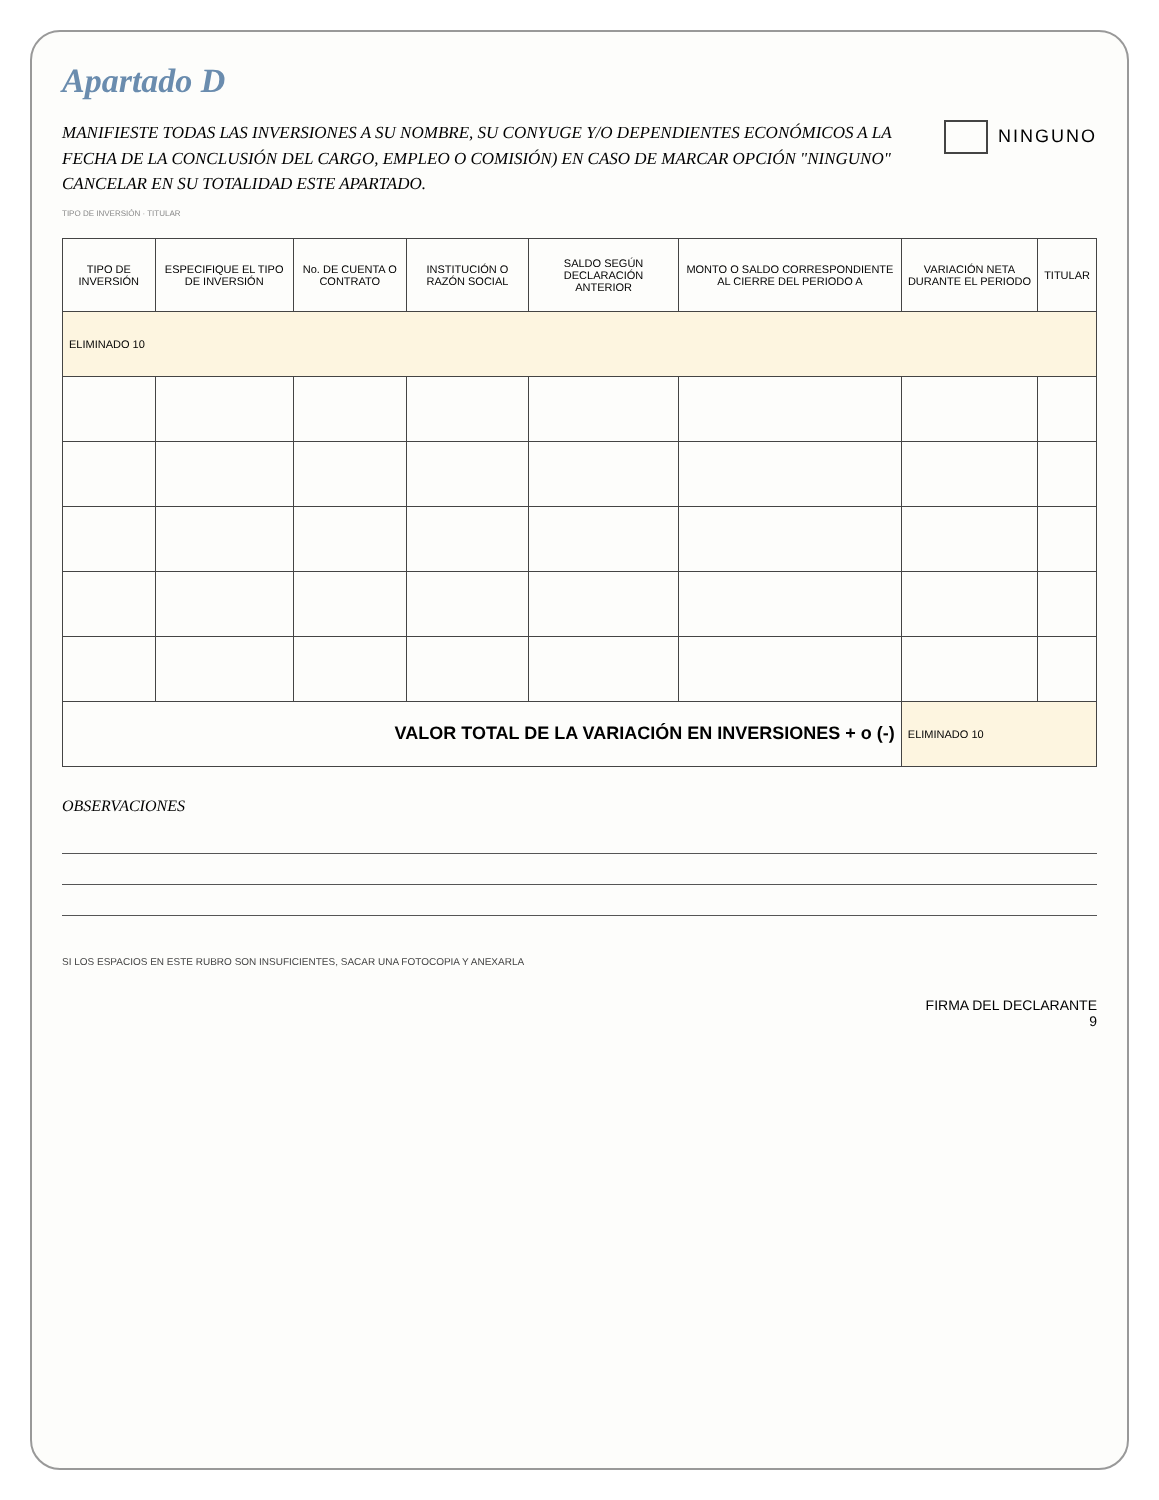Apartado D
NINGUNO
MANIFIESTE TODAS LAS INVERSIONES A SU NOMBRE, SU CONYUGE Y/O DEPENDIENTES ECONÓMICOS A LA FECHA DE LA CONCLUSIÓN DEL CARGO, EMPLEO O COMISIÓN) EN CASO DE MARCAR OPCIÓN "NINGUNO" CANCELAR EN SU TOTALIDAD ESTE APARTADO.
TIPO DE INVERSIÓN · TITULAR
| TIPO DE INVERSIÓN | ESPECIFIQUE EL TIPO DE INVERSIÓN | No. DE CUENTA O CONTRATO | INSTITUCIÓN O RAZÓN SOCIAL | SALDO SEGÚN DECLARACIÓN ANTERIOR | MONTO O SALDO CORRESPONDIENTE AL CIERRE DEL PERIODO A | VARIACIÓN NETA DURANTE EL PERIODO | TITULAR |
| --- | --- | --- | --- | --- | --- | --- | --- |
| ELIMINADO 10 | | | | | | | |
| VALOR TOTAL DE LA VARIACIÓN EN INVERSIONES + o (-) | | | | | | ELIMINADO 10 | |
OBSERVACIONES
SI LOS ESPACIOS EN ESTE RUBRO SON INSUFICIENTES, SACAR UNA FOTOCOPIA Y ANEXARLA
FIRMA DEL DECLARANTE
9